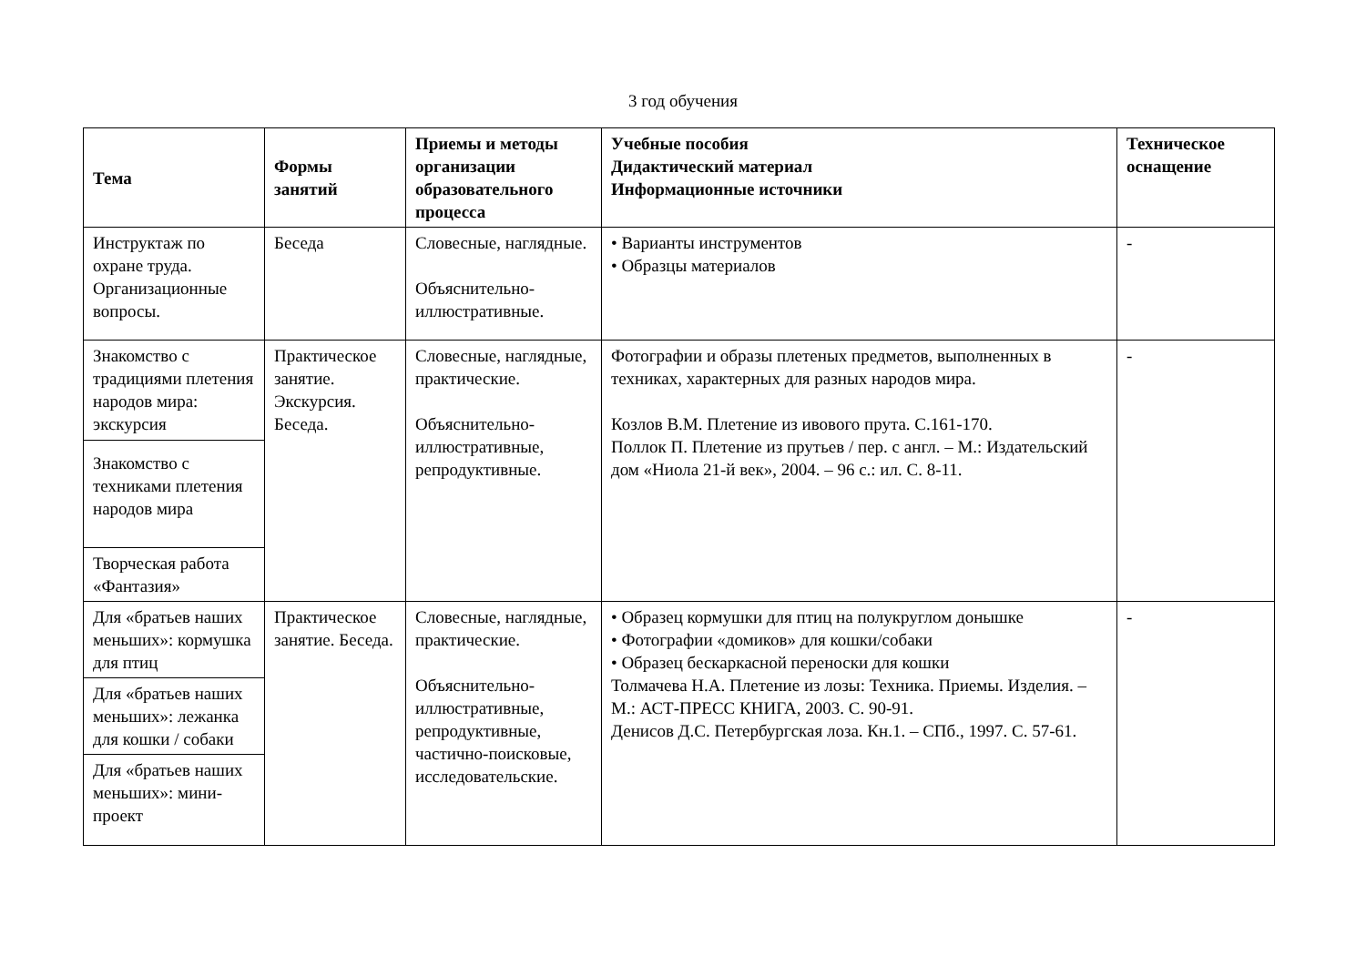3 год обучения
| Тема | Формы занятий | Приемы и методы организации образовательного процесса | Учебные пособия Дидактический материал Информационные источники | Техническое оснащение |
| --- | --- | --- | --- | --- |
| Инструктаж по охране труда. Организационные вопросы. | Беседа | Словесные, наглядные. Объяснительно-иллюстративные. | • Варианты инструментов • Образцы материалов | - |
| Знакомство с традициями плетения народов мира: экскурсия | Практическое занятие. Экскурсия. Беседа. | Словесные, наглядные, практические. Объяснительно-иллюстративные, репродуктивные. | Фотографии и образы плетеных предметов, выполненных в техниках, характерных для разных народов мира. Козлов В.М. Плетение из ивового прута. С.161-170. Поллок П. Плетение из прутьев / пер. с англ. – М.: Издательский дом «Ниола 21-й век», 2004. – 96 с.: ил. С. 8-11. | - |
| Знакомство с техниками плетения народов мира | | | | |
| Творческая работа «Фантазия» | | | | |
| Для «братьев наших меньших»: кормушка для птиц | Практическое занятие. Беседа. | Словесные, наглядные, практические. Объяснительно-иллюстративные, репродуктивные, частично-поисковые, исследовательские. | • Образец кормушки для птиц на полукруглом донышке • Фотографии «домиков» для кошки/собаки • Образец бескаркасной переноски для кошки Толмачева Н.А. Плетение из лозы: Техника. Приемы. Изделия. – М.: АСТ-ПРЕСС КНИГА, 2003. С. 90-91. Денисов Д.С. Петербургская лоза. Кн.1. – СПб., 1997. С. 57-61. | - |
| Для «братьев наших меньших»: лежанка для кошки / собаки | | | | |
| Для «братьев наших меньших»: мини-проект | | | | |